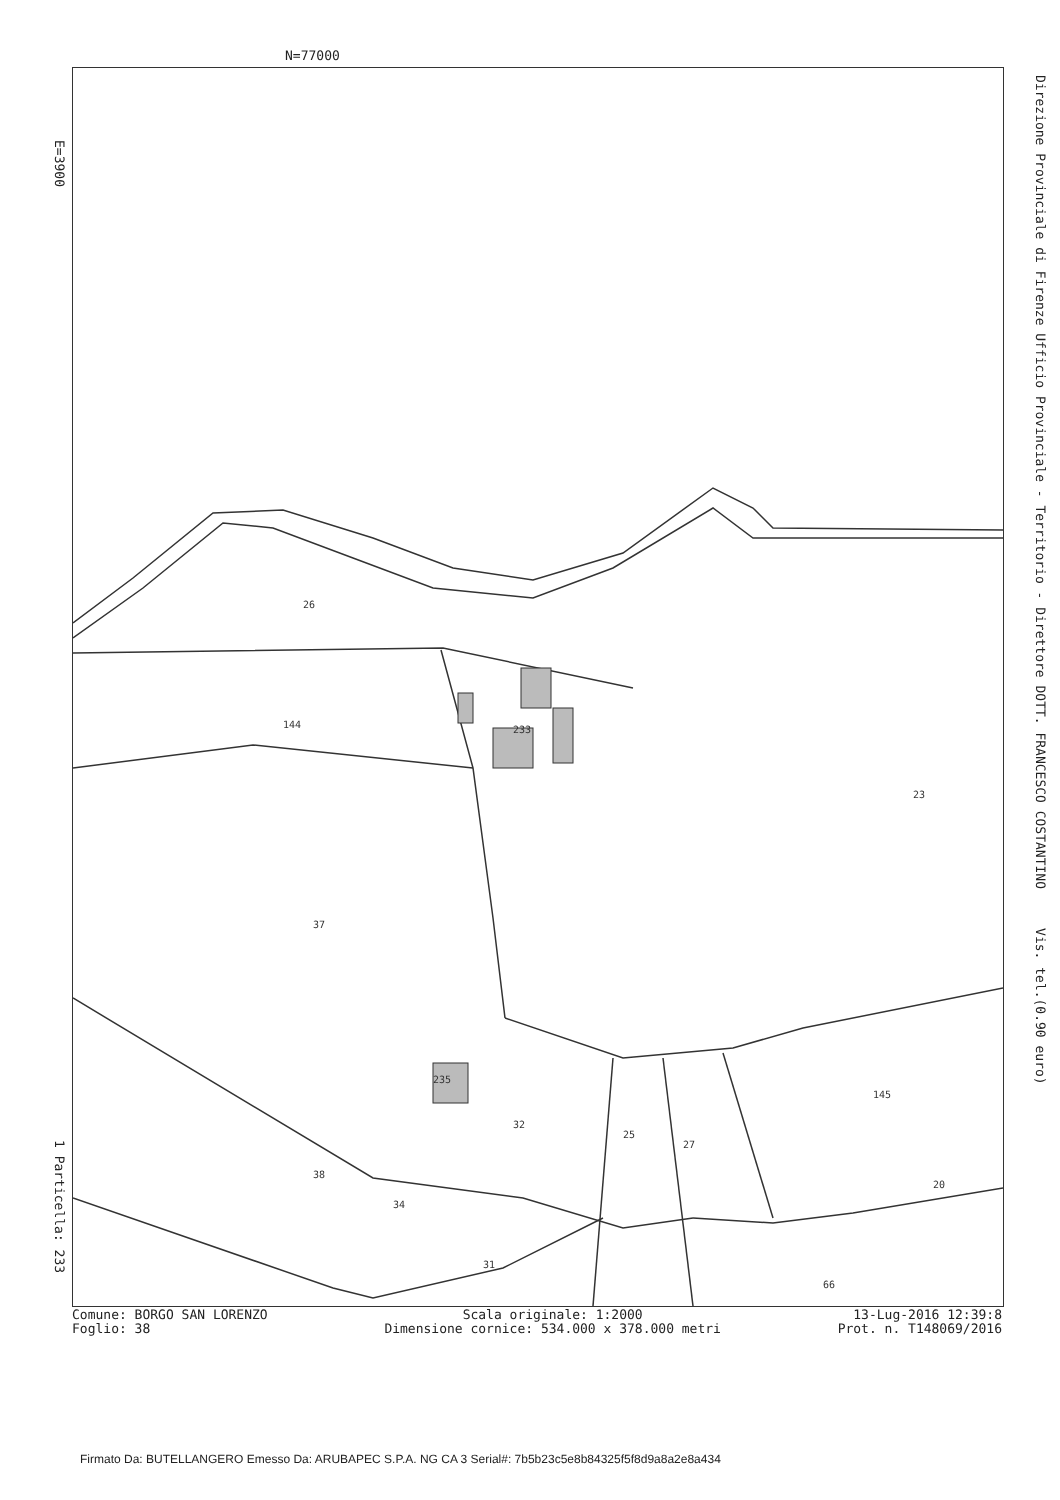N=77000
E=3900
Direzione Provinciale di Firenze Ufficio Provinciale - Territorio - Direttore DOTT. FRANCESCO COSTANTINO Vis. tel.(0.90 euro)
1 Particella: 233
233
26
144
23
37
235
32
25
27
145
38
34
31
66
20
Comune: BORGO SAN LORENZO
Foglio: 38
Scala originale: 1:2000
Dimensione cornice: 534.000 x 378.000 metri
13-Lug-2016 12:39:8
Prot. n. T148069/2016
Firmato Da: BUTELLANGERO Emesso Da: ARUBAPEC S.P.A. NG CA 3 Serial#: 7b5b23c5e8b84325f5f8d9a8a2e8a434